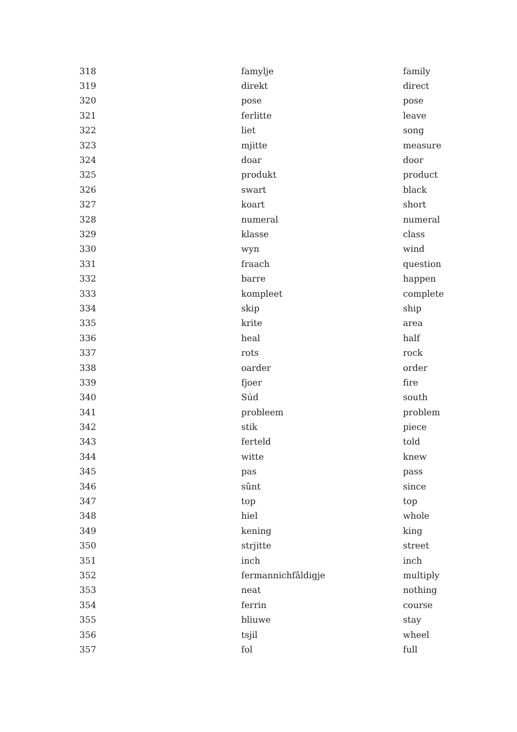| 318 | famylje | family |
| 319 | direkt | direct |
| 320 | pose | pose |
| 321 | ferlitte | leave |
| 322 | liet | song |
| 323 | mjitte | measure |
| 324 | doar | door |
| 325 | produkt | product |
| 326 | swart | black |
| 327 | koart | short |
| 328 | numeral | numeral |
| 329 | klasse | class |
| 330 | wyn | wind |
| 331 | fraach | question |
| 332 | barre | happen |
| 333 | kompleet | complete |
| 334 | skip | ship |
| 335 | krite | area |
| 336 | heal | half |
| 337 | rots | rock |
| 338 | oarder | order |
| 339 | fjoer | fire |
| 340 | Súd | south |
| 341 | probleem | problem |
| 342 | stik | piece |
| 343 | ferteld | told |
| 344 | witte | knew |
| 345 | pas | pass |
| 346 | sûnt | since |
| 347 | top | top |
| 348 | hiel | whole |
| 349 | kening | king |
| 350 | strjitte | street |
| 351 | inch | inch |
| 352 | fermannichfâldigje | multiply |
| 353 | neat | nothing |
| 354 | ferrin | course |
| 355 | bliuwe | stay |
| 356 | tsjil | wheel |
| 357 | fol | full |